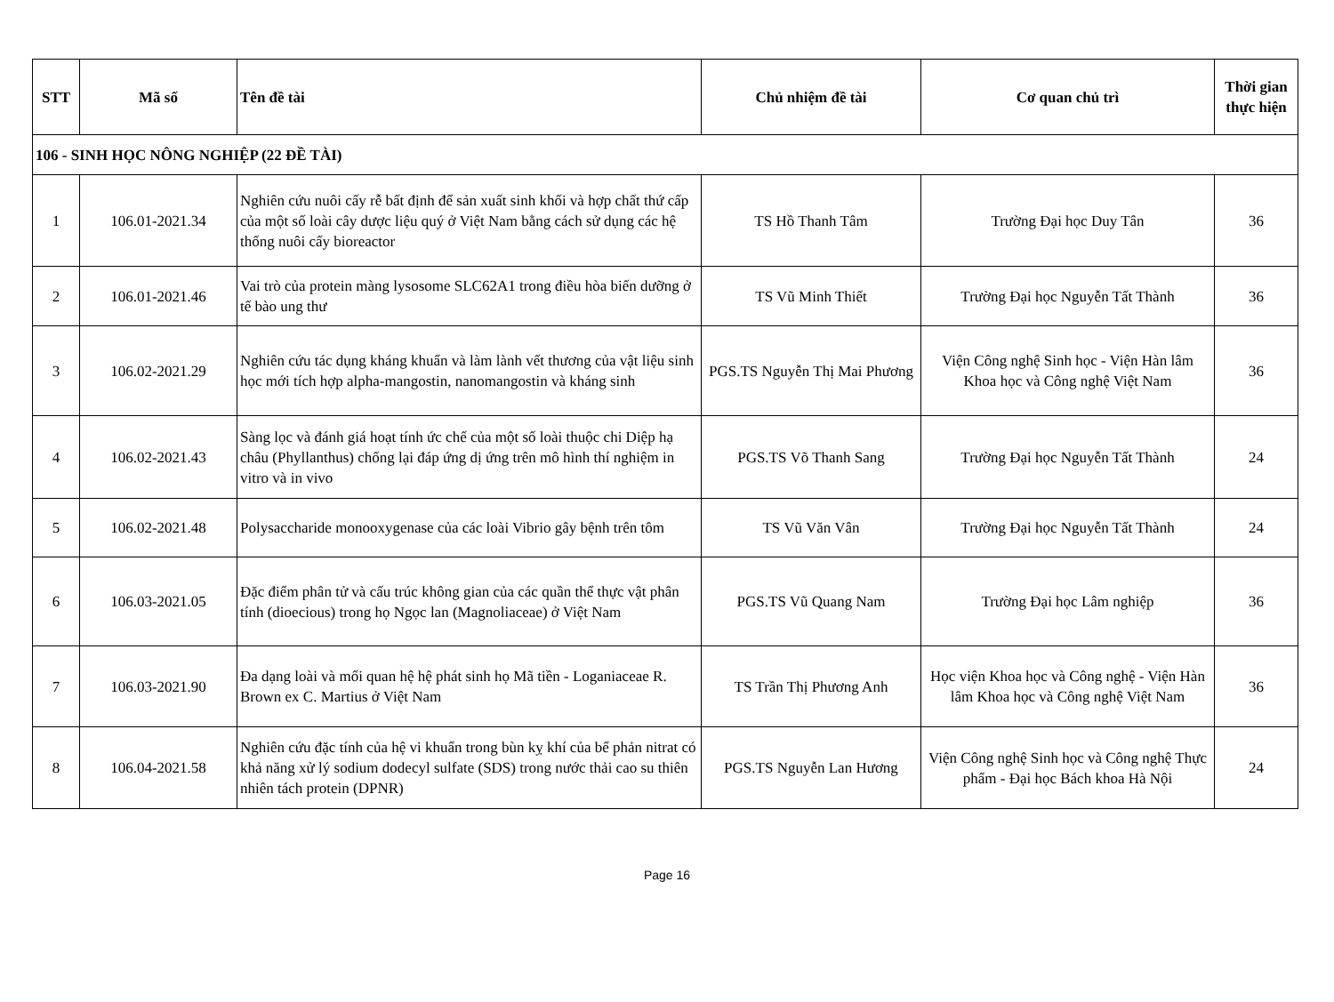| STT | Mã số | Tên đề tài | Chủ nhiệm đề tài | Cơ quan chủ trì | Thời gian thực hiện |
| --- | --- | --- | --- | --- | --- |
| 106 - SINH HỌC NÔNG NGHIỆP (22 ĐỀ TÀI) | | | | | |
| 1 | 106.01-2021.34 | Nghiên cứu nuôi cấy rễ bất định để sản xuất sinh khối và hợp chất thứ cấp của một số loài cây dược liệu quý ở Việt Nam bằng cách sử dụng các hệ thống nuôi cấy bioreactor | TS Hồ Thanh Tâm | Trường Đại học Duy Tân | 36 |
| 2 | 106.01-2021.46 | Vai trò của protein màng lysosome SLC62A1 trong điều hòa biến dưỡng ở tế bào ung thư | TS Vũ Minh Thiết | Trường Đại học Nguyễn Tất Thành | 36 |
| 3 | 106.02-2021.29 | Nghiên cứu tác dụng kháng khuẩn và làm lành vết thương của vật liệu sinh học mới tích hợp alpha-mangostin, nanomangostin và kháng sinh | PGS.TS Nguyễn Thị Mai Phương | Viện Công nghệ Sinh học - Viện Hàn lâm Khoa học và Công nghệ Việt Nam | 36 |
| 4 | 106.02-2021.43 | Sàng lọc và đánh giá hoạt tính ức chế của một số loài thuộc chi Diệp hạ châu (Phyllanthus) chống lại đáp ứng dị ứng trên mô hình thí nghiệm in vitro và in vivo | PGS.TS Võ Thanh Sang | Trường Đại học Nguyễn Tất Thành | 24 |
| 5 | 106.02-2021.48 | Polysaccharide monooxygenase của các loài Vibrio gây bệnh trên tôm | TS Vũ Văn Vân | Trường Đại học Nguyễn Tất Thành | 24 |
| 6 | 106.03-2021.05 | Đặc điểm phân tử và cấu trúc không gian của các quần thể thực vật phân tính (dioecious) trong họ Ngọc lan (Magnoliaceae) ở Việt Nam | PGS.TS Vũ Quang Nam | Trường Đại học Lâm nghiệp | 36 |
| 7 | 106.03-2021.90 | Đa dạng loài và mối quan hệ hệ phát sinh họ Mã tiền - Loganiaceae R. Brown ex C. Martius ở Việt Nam | TS Trần Thị Phương Anh | Học viện Khoa học và Công nghệ - Viện Hàn lâm Khoa học và Công nghệ Việt Nam | 36 |
| 8 | 106.04-2021.58 | Nghiên cứu đặc tính của hệ vi khuẩn trong bùn kỵ khí của bể phản nitrat có khả năng xử lý sodium dodecyl sulfate (SDS) trong nước thải cao su thiên nhiên tách protein (DPNR) | PGS.TS Nguyễn Lan Hương | Viện Công nghệ Sinh học và Công nghệ Thực phẩm - Đại học Bách khoa Hà Nội | 24 |
Page 16